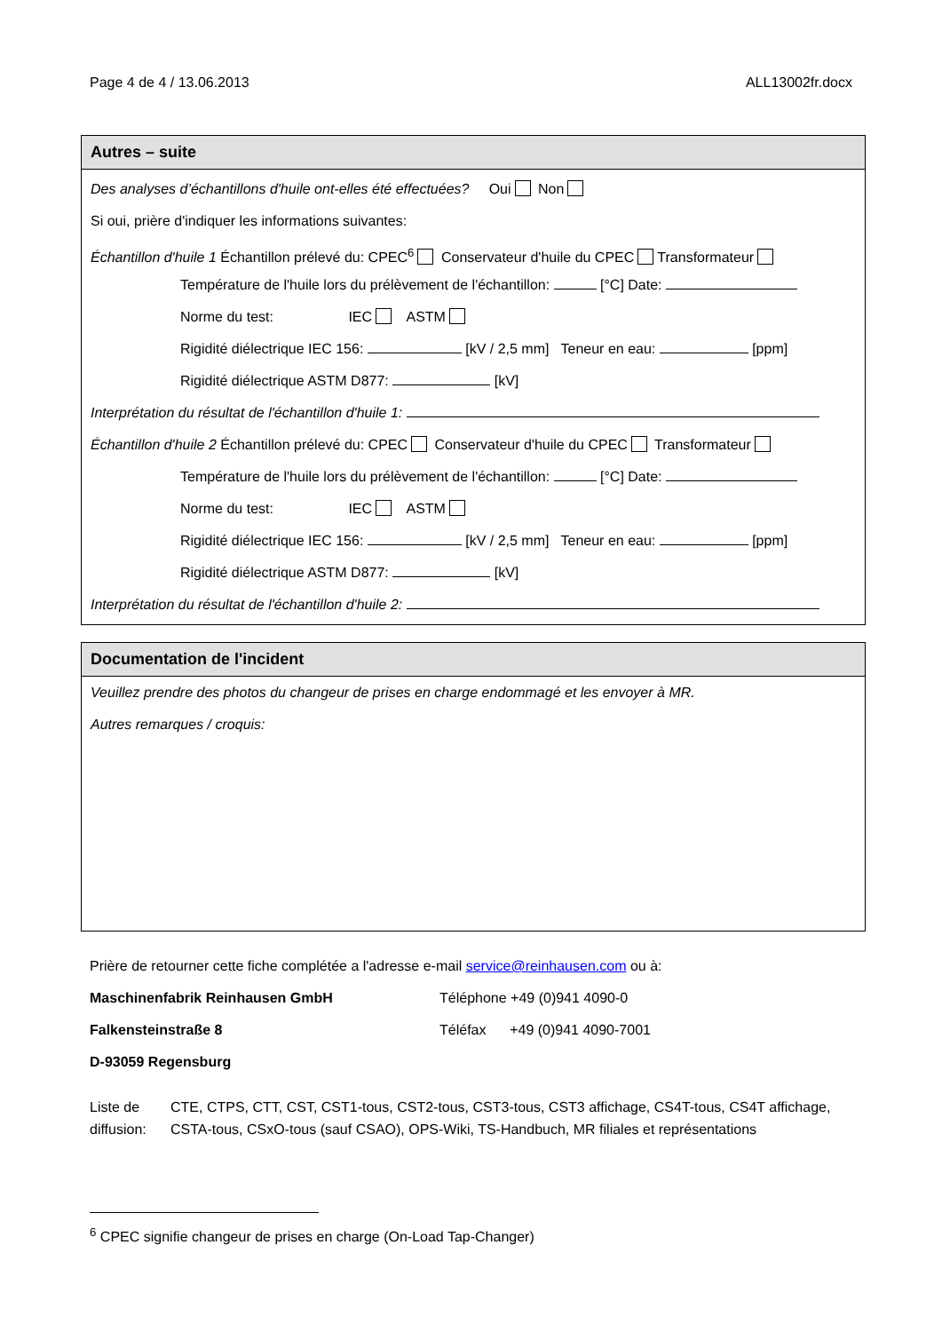Page 4 de 4 / 13.06.2013 ALL13002fr.docx
Autres – suite
Des analyses d’échantillons d'huile ont-elles été effectuées? Oui Non
Si oui, prière d'indiquer les informations suivantes:
Échantillon d'huile 1 Échantillon prélevé du: CPEC<sup>6</sup> Conservateur d'huile du CPEC Transformateur
Température de l'huile lors du prélèvement de l'échantillon: [°C] Date:
Norme du test: IEC ASTM
Rigidité diélectrique IEC 156: [kV / 2,5 mm] Teneur en eau: [ppm]
Rigidité diélectrique ASTM D877: [kV]
Interprétation du résultat de l'échantillon d'huile 1:
Échantillon d'huile 2 Échantillon prélevé du: CPEC Conservateur d'huile du CPEC Transformateur
Température de l'huile lors du prélèvement de l'échantillon: [°C] Date:
Norme du test: IEC ASTM
Rigidité diélectrique IEC 156: [kV / 2,5 mm] Teneur en eau: [ppm]
Rigidité diélectrique ASTM D877: [kV]
Interprétation du résultat de l'échantillon d'huile 2:
Documentation de l'incident
Veuillez prendre des photos du changeur de prises en charge endommagé et les envoyer à MR.
Autres remarques / croquis:
Prière de retourner cette fiche complétée a l'adresse e-mail service@reinhausen.com ou à:
Maschinenfabrik Reinhausen GmbH Téléphone +49 (0)941 4090-0
Falkensteinstraße 8 Téléfax +49 (0)941 4090-7001
D-93059 Regensburg
Liste de diffusion: CTE, CTPS, CTT, CST, CST1-tous, CST2-tous, CST3-tous, CST3 affichage, CS4T-tous, CS4T affichage, CSTA-tous, CSxO-tous (sauf CSAO), OPS-Wiki, TS-Handbuch, MR filiales et représentations
<sup>6</sup> CPEC signifie changeur de prises en charge (On-Load Tap-Changer)